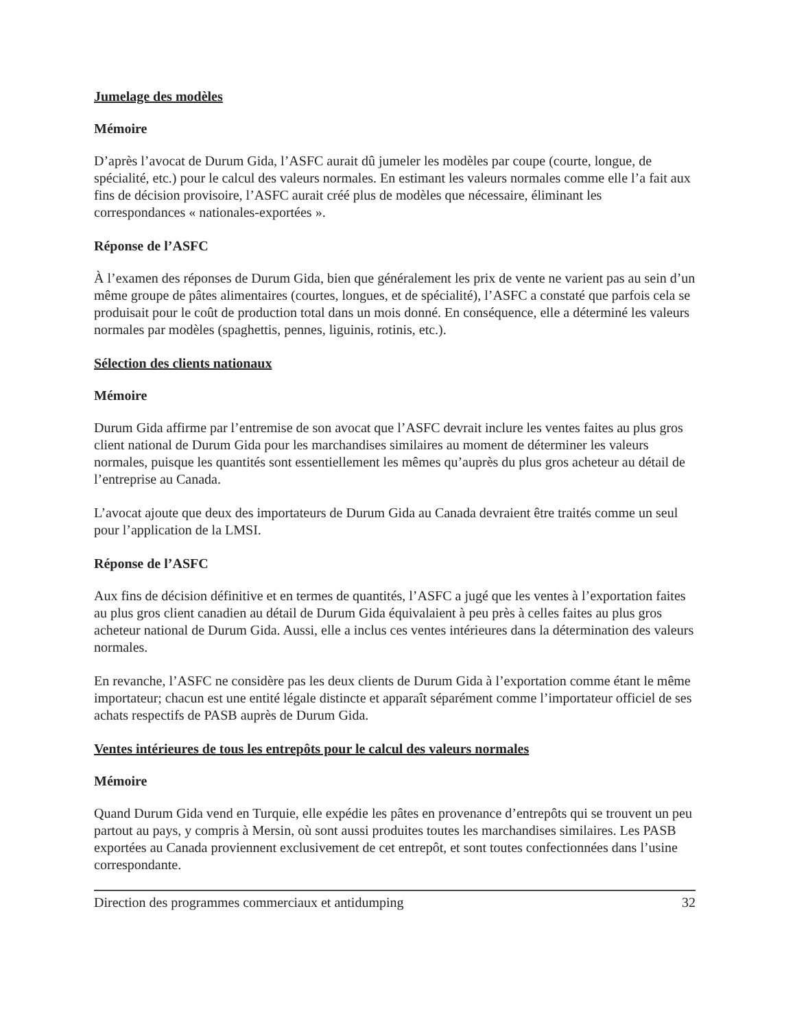Jumelage des modèles
Mémoire
D’après l’avocat de Durum Gida, l’ASFC aurait dû jumeler les modèles par coupe (courte, longue, de spécialité, etc.) pour le calcul des valeurs normales. En estimant les valeurs normales comme elle l’a fait aux fins de décision provisoire, l’ASFC aurait créé plus de modèles que nécessaire, éliminant les correspondances « nationales-exportées ».
Réponse de l’ASFC
À l’examen des réponses de Durum Gida, bien que généralement les prix de vente ne varient pas au sein d’un même groupe de pâtes alimentaires (courtes, longues, et de spécialité), l’ASFC a constaté que parfois cela se produisait pour le coût de production total dans un mois donné. En conséquence, elle a déterminé les valeurs normales par modèles (spaghettis, pennes, liguinis, rotinis, etc.).
Sélection des clients nationaux
Mémoire
Durum Gida affirme par l’entremise de son avocat que l’ASFC devrait inclure les ventes faites au plus gros client national de Durum Gida pour les marchandises similaires au moment de déterminer les valeurs normales, puisque les quantités sont essentiellement les mêmes qu’auprès du plus gros acheteur au détail de l’entreprise au Canada.
L’avocat ajoute que deux des importateurs de Durum Gida au Canada devraient être traités comme un seul pour l’application de la LMSI.
Réponse de l’ASFC
Aux fins de décision définitive et en termes de quantités, l’ASFC a jugé que les ventes à l’exportation faites au plus gros client canadien au détail de Durum Gida équivalaient à peu près à celles faites au plus gros acheteur national de Durum Gida. Aussi, elle a inclus ces ventes intérieures dans la détermination des valeurs normales.
En revanche, l’ASFC ne considère pas les deux clients de Durum Gida à l’exportation comme étant le même importateur; chacun est une entité légale distincte et apparaît séparément comme l’importateur officiel de ses achats respectifs de PASB auprès de Durum Gida.
Ventes intérieures de tous les entrepôts pour le calcul des valeurs normales
Mémoire
Quand Durum Gida vend en Turquie, elle expédie les pâtes en provenance d’entrepôts qui se trouvent un peu partout au pays, y compris à Mersin, où sont aussi produites toutes les marchandises similaires. Les PASB exportées au Canada proviennent exclusivement de cet entrepôt, et sont toutes confectionnées dans l’usine correspondante.
Direction des programmes commerciaux et antidumping 32